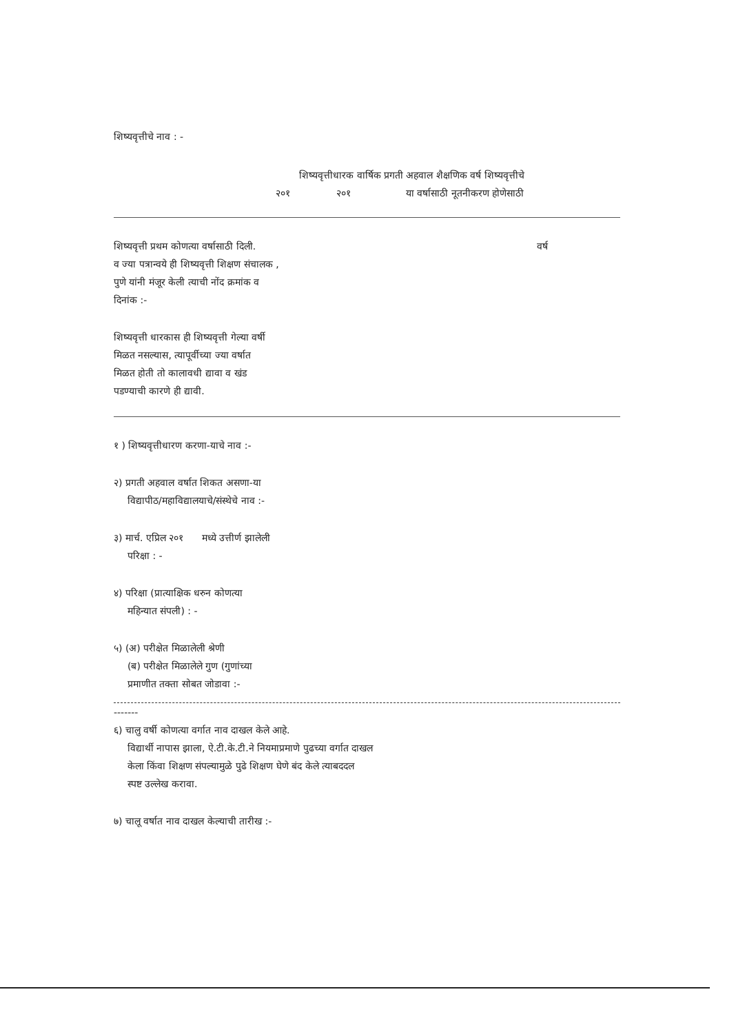शिष्यवृत्तीचे नाव : -
शिष्यवृत्तीधारक वार्षिक प्रगती अहवाल शैक्षणिक वर्ष शिष्यवृत्तीचे
२०१ २०१ या वर्षासाठी नूतनीकरण होणेसाठी
शिष्यवृत्ती प्रथम कोणत्या वर्षासाठी दिली.
वर्ष
व ज्या पत्रान्वये ही शिष्यवृत्ती शिक्षण संचालक ,
पुणे यांनी मंजूर केली त्याची नोंद क्रमांक व
दिनांक :-
शिष्यवृत्ती धारकास ही शिष्यवृत्ती गेल्या वर्षी
मिळत नसल्यास, त्यापूर्वीच्या ज्या वर्षात
मिळत होती तो कालावधी द्यावा व खंड
पडण्याची कारणे ही द्यावी.
१ ) शिष्यवृत्तीधारण करणा-याचे नाव :-
२) प्रगती अहवाल वर्षात शिकत असणा-या
विद्यापीठ/महाविद्यालयाचे/संस्थेचे नाव :-
३) मार्च. एप्रिल २०१ मध्ये उत्तीर्ण झालेली
परिक्षा : -
४) परिक्षा (प्रात्याक्षिक धरुन कोणत्या
महिन्यात संपली) : -
५) (अ) परीक्षेत मिळालेली श्रेणी
(ब) परीक्षेत मिळालेले गुण (गुणांच्या
प्रमाणीत तक्ता सोबत जोडावा :-
-------
६) चालु वर्षी कोणत्या वर्गात नाव दाखल केले आहे.
विद्यार्थी नापास झाला, ऐ.टी.के.टी.ने नियमाप्रमाणे पुढच्या वर्गात दाखल
केला किंवा शिक्षण संपल्यामुळे पुढे शिक्षण घेणे बंद केले त्याबददल
स्पष्ट उल्लेख करावा.
७) चालू वर्षात नाव दाखल केल्याची तारीख :-